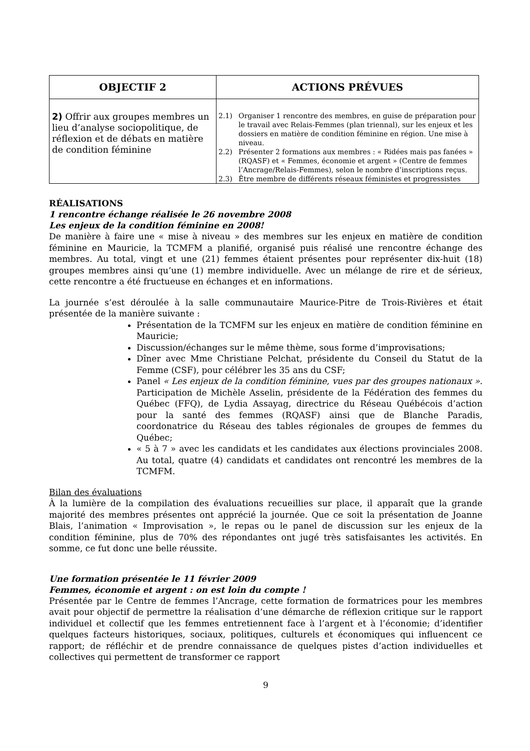| OBJECTIF 2 | ACTIONS PRÉVUES |
| --- | --- |
| 2) Offrir aux groupes membres un lieu d’analyse sociopolitique, de réflexion et de débats en matière de condition féminine | 2.1) Organiser 1 rencontre des membres, en guise de préparation pour le travail avec Relais-Femmes (plan triennal), sur les enjeux et les dossiers en matière de condition féminine en région. Une mise à niveau. 2.2) Présenter 2 formations aux membres : « Ridées mais pas fanées » (RQASF) et « Femmes, économie et argent » (Centre de femmes l’Ancrage/Relais-Femmes), selon le nombre d’inscriptions reçus. 2.3) Être membre de différents réseaux féministes et progressistes |
RÉALISATIONS
1 rencontre échange réalisée le 26 novembre 2008
Les enjeux de la condition féminine en 2008!
De manière à faire une « mise à niveau » des membres sur les enjeux en matière de condition féminine en Mauricie, la TCMFM a planifié, organisé puis réalisé une rencontre échange des membres. Au total, vingt et une (21) femmes étaient présentes pour représenter dix-huit (18) groupes membres ainsi qu’une (1) membre individuelle. Avec un mélange de rire et de sérieux, cette rencontre a été fructueuse en échanges et en informations.
La journée s’est déroulée à la salle communautaire Maurice-Pitre de Trois-Rivières et était présentée de la manière suivante :
Présentation de la TCMFM sur les enjeux en matière de condition féminine en Mauricie;
Discussion/échanges sur le même thème, sous forme d’improvisations;
Dîner avec Mme Christiane Pelchat, présidente du Conseil du Statut de la Femme (CSF), pour célébrer les 35 ans du CSF;
Panel « Les enjeux de la condition féminine, vues par des groupes nationaux ». Participation de Michèle Asselin, présidente de la Fédération des femmes du Québec (FFQ), de Lydia Assayag, directrice du Réseau Québécois d’action pour la santé des femmes (RQASF) ainsi que de Blanche Paradis, coordonatrice du Réseau des tables régionales de groupes de femmes du Québec;
« 5 à 7 » avec les candidats et les candidates aux élections provinciales 2008. Au total, quatre (4) candidats et candidates ont rencontré les membres de la TCMFM.
Bilan des évaluations
À la lumière de la compilation des évaluations recueillies sur place, il apparaît que la grande majorité des membres présentes ont apprécié la journée. Que ce soit la présentation de Joanne Blais, l’animation « Improvisation », le repas ou le panel de discussion sur les enjeux de la condition féminine, plus de 70% des répondantes ont jugé très satisfaisantes les activités. En somme, ce fut donc une belle réussite.
Une formation présentée le 11 février 2009
Femmes, économie et argent : on est loin du compte !
Présentée par le Centre de femmes l’Ancrage, cette formation de formatrices pour les membres avait pour objectif de permettre la réalisation d’une démarche de réflexion critique sur le rapport individuel et collectif que les femmes entretiennent face à l’argent et à l’économie; d’identifier quelques facteurs historiques, sociaux, politiques, culturels et économiques qui influencent ce rapport; de réfléchir et de prendre connaissance de quelques pistes d’action individuelles et collectives qui permettent de transformer ce rapport
9